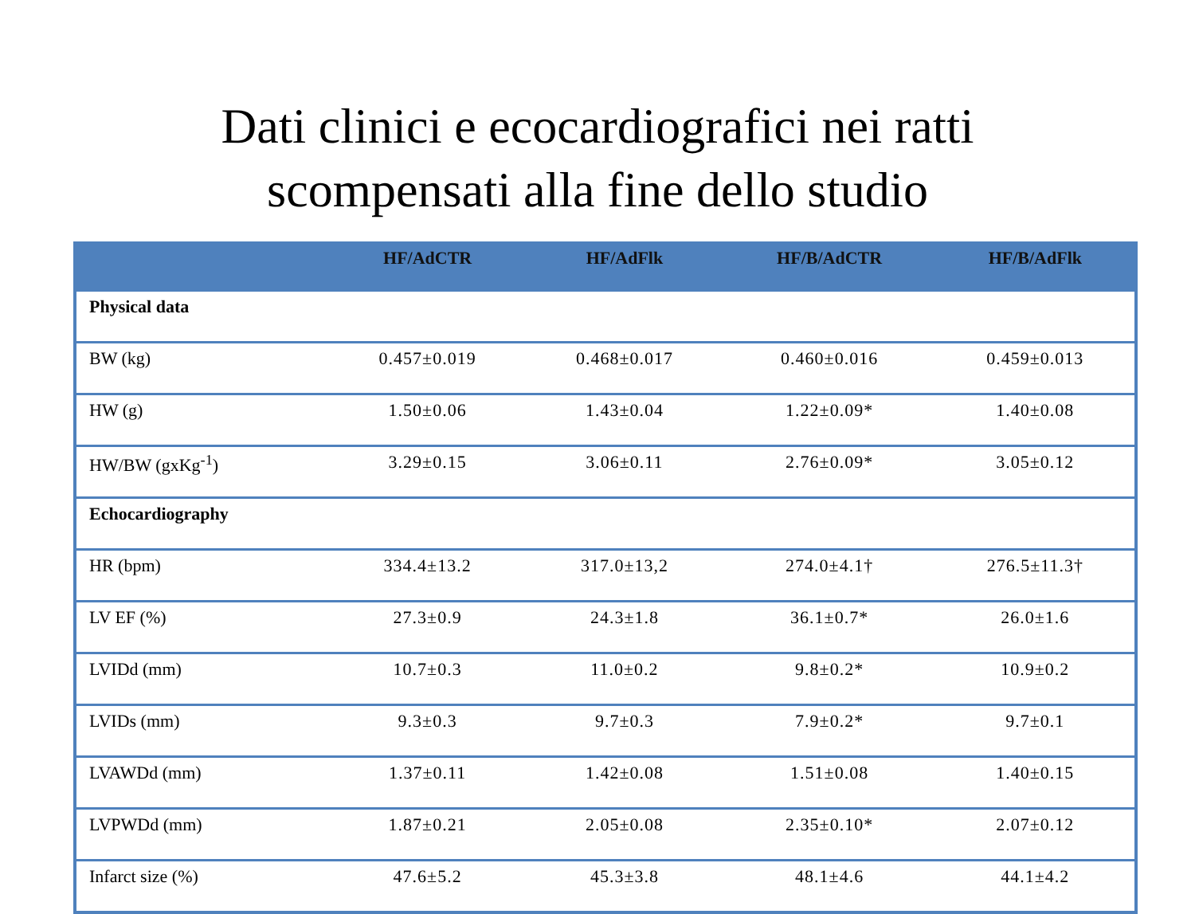Dati clinici e ecocardiografici nei ratti
scompensati alla fine dello studio
| | HF/AdCTR | HF/AdFlk | HF/B/AdCTR | HF/B/AdFlk |
| --- | --- | --- | --- | --- |
| Physical data | | | | |
| BW (kg) | 0.457±0.019 | 0.468±0.017 | 0.460±0.016 | 0.459±0.013 |
| HW (g) | 1.50±0.06 | 1.43±0.04 | 1.22±0.09* | 1.40±0.08 |
| HW/BW (gxKg<sup>-1</sup>) | 3.29±0.15 | 3.06±0.11 | 2.76±0.09* | 3.05±0.12 |
| Echocardiography | | | | |
| HR (bpm) | 334.4±13.2 | 317.0±13,2 | 274.0±4.1† | 276.5±11.3† |
| LV EF (%) | 27.3±0.9 | 24.3±1.8 | 36.1±0.7* | 26.0±1.6 |
| LVIDd (mm) | 10.7±0.3 | 11.0±0.2 | 9.8±0.2* | 10.9±0.2 |
| LVIDs (mm) | 9.3±0.3 | 9.7±0.3 | 7.9±0.2* | 9.7±0.1 |
| LVAWDd (mm) | 1.37±0.11 | 1.42±0.08 | 1.51±0.08 | 1.40±0.15 |
| LVPWDd (mm) | 1.87±0.21 | 2.05±0.08 | 2.35±0.10* | 2.07±0.12 |
| Infarct size (%) | 47.6±5.2 | 45.3±3.8 | 48.1±4.6 | 44.1±4.2 |